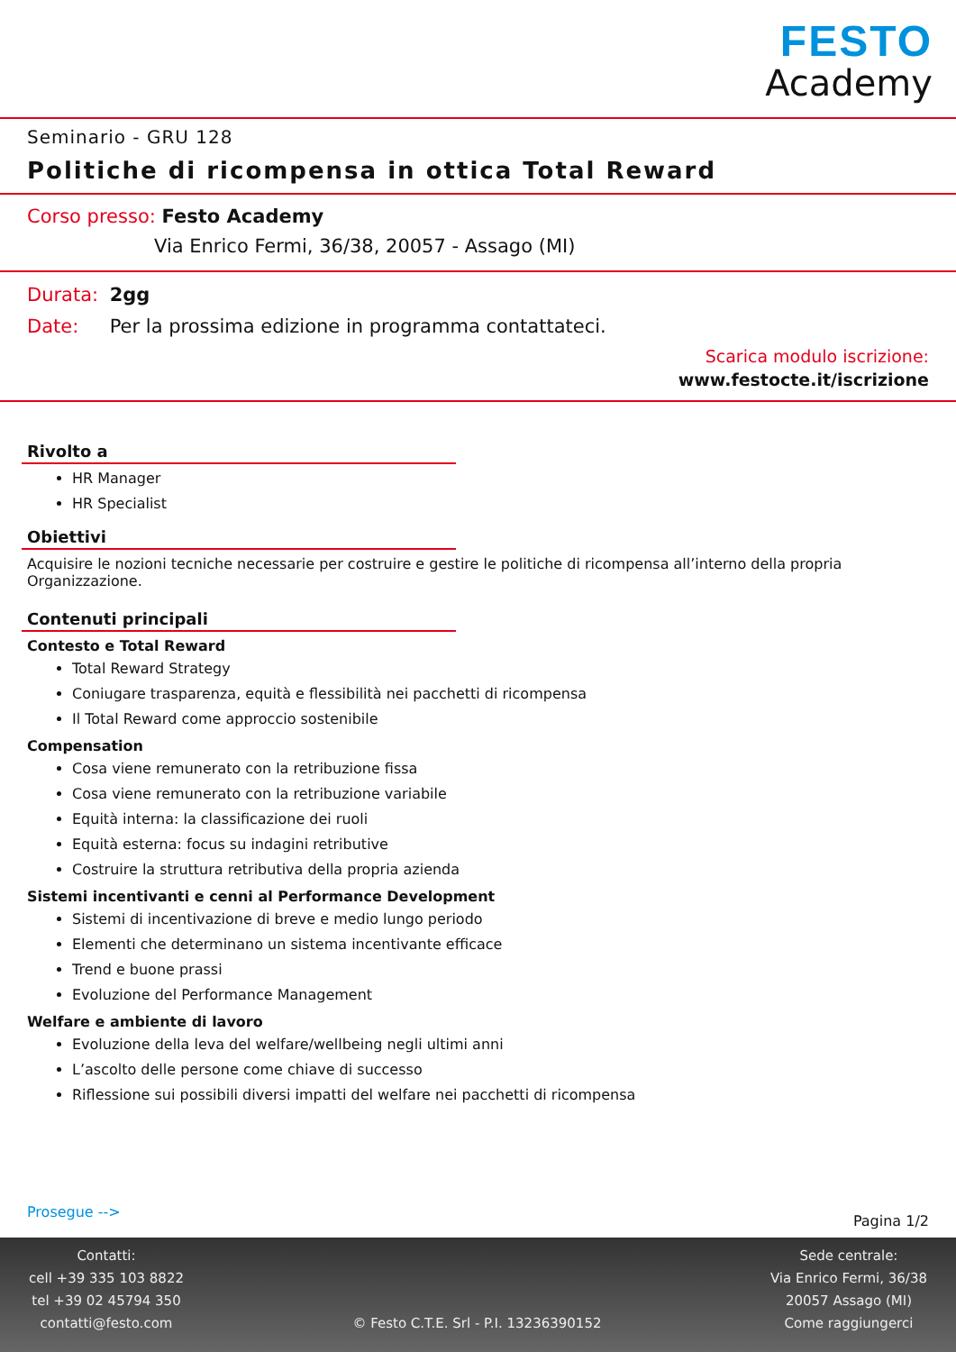FESTO
Academy
Seminario - GRU 128
Politiche di ricompensa in ottica Total Reward
Corso presso: Festo Academy
Via Enrico Fermi, 36/38, 20057 - Assago (MI)
Durata: 2gg
Date: Per la prossima edizione in programma contattateci.
Scarica modulo iscrizione:
www.festocte.it/iscrizione
Rivolto a
HR Manager
HR Specialist
Obiettivi
Acquisire le nozioni tecniche necessarie per costruire e gestire le politiche di ricompensa all’interno della propria Organizzazione.
Contenuti principali
Contesto e Total Reward
Total Reward Strategy
Coniugare trasparenza, equità e flessibilità nei pacchetti di ricompensa
Il Total Reward come approccio sostenibile
Compensation
Cosa viene remunerato con la retribuzione fissa
Cosa viene remunerato con la retribuzione variabile
Equità interna: la classificazione dei ruoli
Equità esterna: focus su indagini retributive
Costruire la struttura retributiva della propria azienda
Sistemi incentivanti e cenni al Performance Development
Sistemi di incentivazione di breve e medio lungo periodo
Elementi che determinano un sistema incentivante efficace
Trend e buone prassi
Evoluzione del Performance Management
Welfare e ambiente di lavoro
Evoluzione della leva del welfare/wellbeing negli ultimi anni
L’ascolto delle persone come chiave di successo
Riflessione sui possibili diversi impatti del welfare nei pacchetti di ricompensa
Prosegue --> Pagina 1/2
Contatti:
cell +39 335 103 8822
tel +39 02 45794 350
contatti@festo.com
© Festo C.T.E. Srl - P.I. 13236390152
Sede centrale:
Via Enrico Fermi, 36/38
20057 Assago (MI)
Come raggiungerci